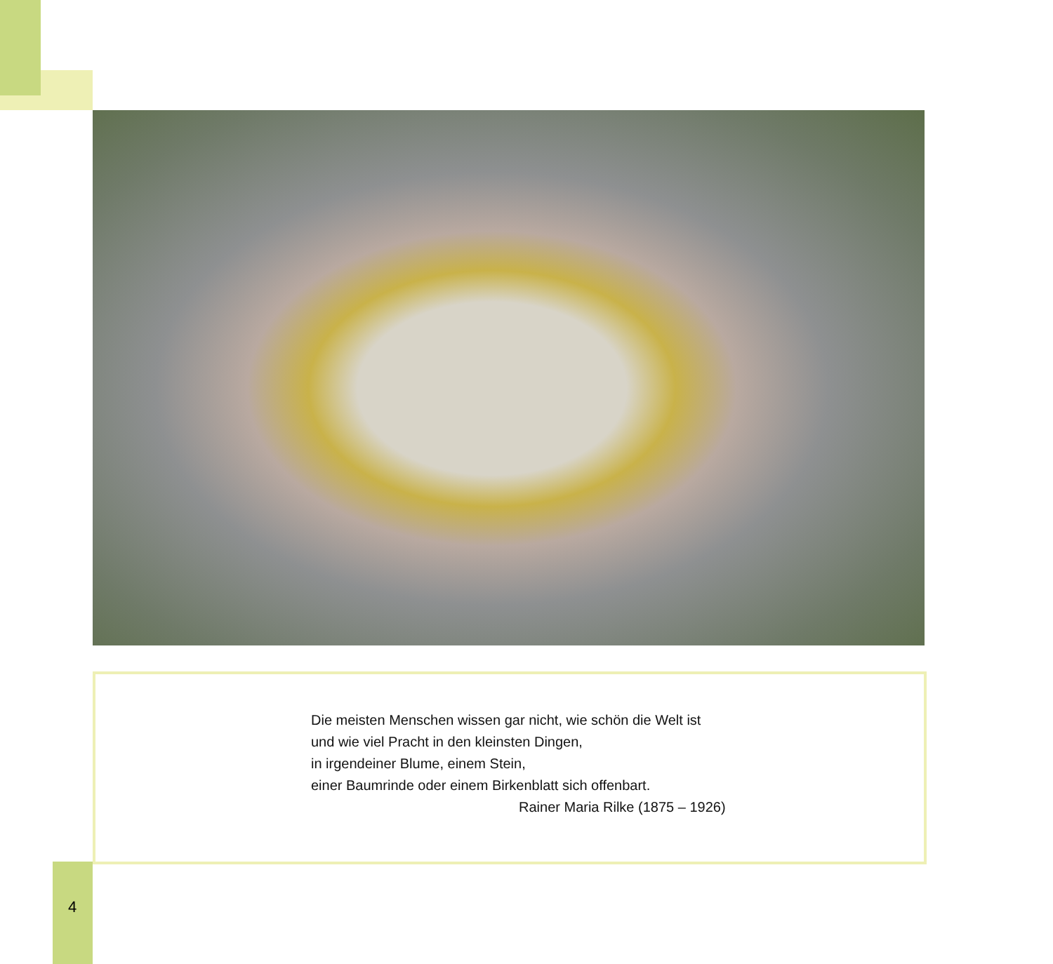Die meisten Menschen wissen gar nicht, wie schön die Welt ist
und wie viel Pracht in den kleinsten Dingen,
in irgendeiner Blume, einem Stein,
einer Baumrinde oder einem Birkenblatt sich offenbart.
Rainer Maria Rilke (1875 – 1926)
4